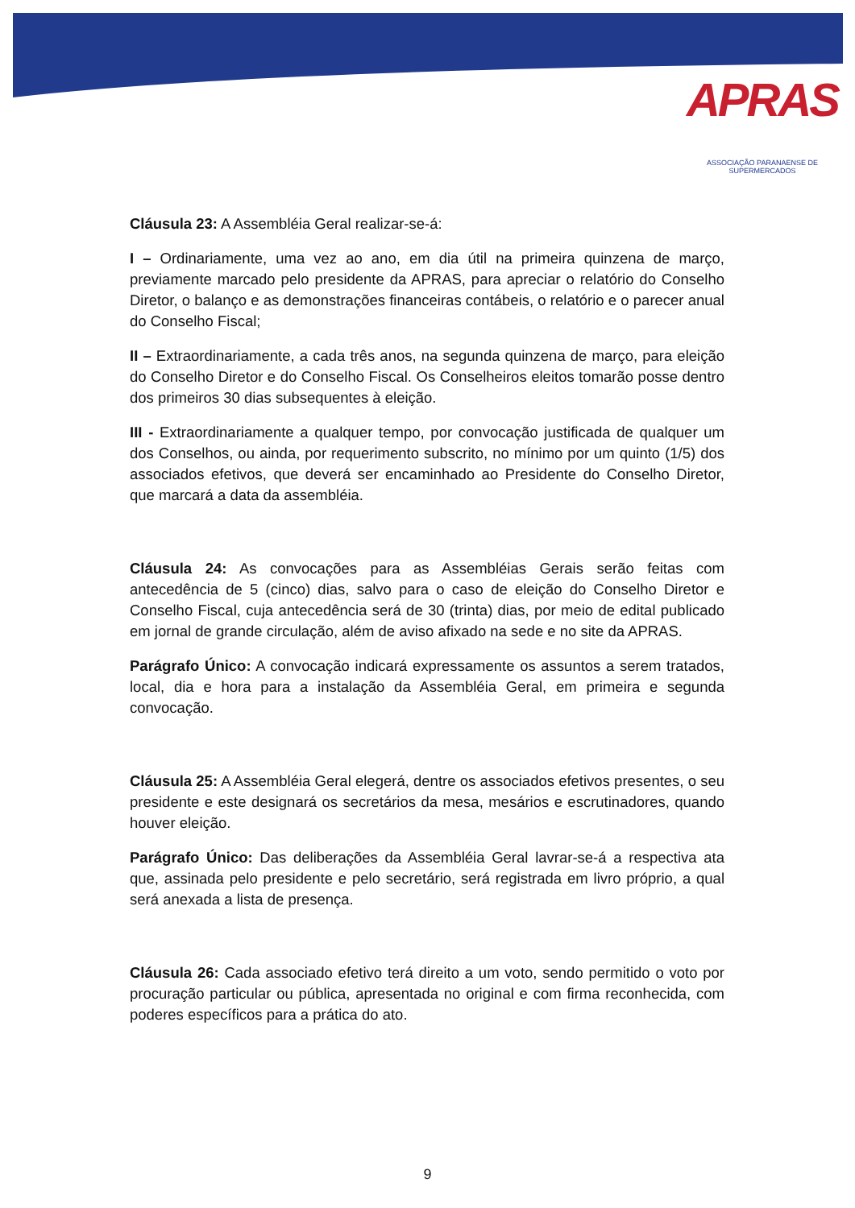APRAS
ASSOCIAÇÃO PARANAENSE DE SUPERMERCADOS
Cláusula 23: A Assembléia Geral realizar-se-á:
I – Ordinariamente, uma vez ao ano, em dia útil na primeira quinzena de março, previamente marcado pelo presidente da APRAS, para apreciar o relatório do Conselho Diretor, o balanço e as demonstrações financeiras contábeis, o relatório e o parecer anual do Conselho Fiscal;
II – Extraordinariamente, a cada três anos, na segunda quinzena de março, para eleição do Conselho Diretor e do Conselho Fiscal. Os Conselheiros eleitos tomarão posse dentro dos primeiros 30 dias subsequentes à eleição.
III - Extraordinariamente a qualquer tempo, por convocação justificada de qualquer um dos Conselhos, ou ainda, por requerimento subscrito, no mínimo por um quinto (1/5) dos associados efetivos, que deverá ser encaminhado ao Presidente do Conselho Diretor, que marcará a data da assembléia.
Cláusula 24: As convocações para as Assembléias Gerais serão feitas com antecedência de 5 (cinco) dias, salvo para o caso de eleição do Conselho Diretor e Conselho Fiscal, cuja antecedência será de 30 (trinta) dias, por meio de edital publicado em jornal de grande circulação, além de aviso afixado na sede e no site da APRAS.
Parágrafo Único: A convocação indicará expressamente os assuntos a serem tratados, local, dia e hora para a instalação da Assembléia Geral, em primeira e segunda convocação.
Cláusula 25: A Assembléia Geral elegerá, dentre os associados efetivos presentes, o seu presidente e este designará os secretários da mesa, mesários e escrutinadores, quando houver eleição.
Parágrafo Único: Das deliberações da Assembléia Geral lavrar-se-á a respectiva ata que, assinada pelo presidente e pelo secretário, será registrada em livro próprio, a qual será anexada a lista de presença.
Cláusula 26: Cada associado efetivo terá direito a um voto, sendo permitido o voto por procuração particular ou pública, apresentada no original e com firma reconhecida, com poderes específicos para a prática do ato.
9